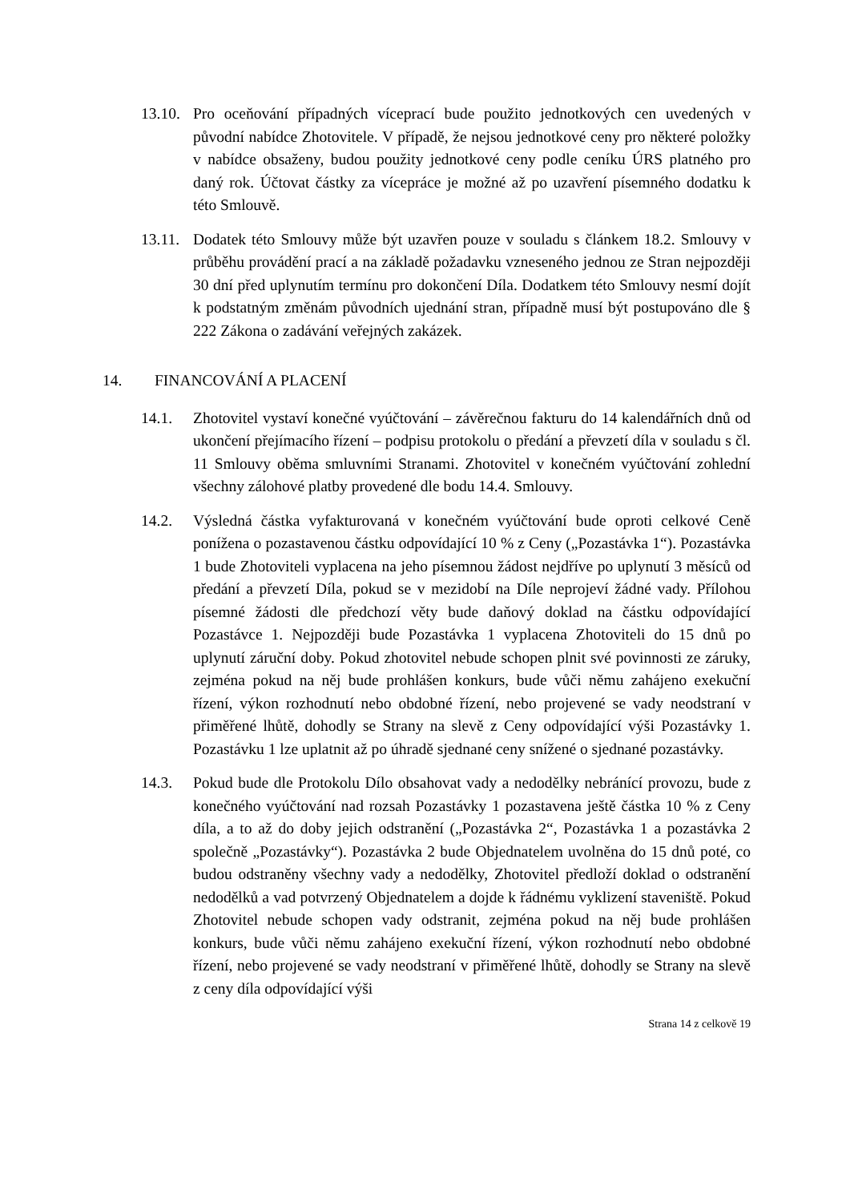13.10.
Pro oceňování případných víceprací bude použito jednotkových cen uvedených v původní nabídce Zhotovitele. V případě, že nejsou jednotkové ceny pro některé položky v nabídce obsaženy, budou použity jednotkové ceny podle ceníku ÚRS platného pro daný rok. Účtovat částky za vícepráce je možné až po uzavření písemného dodatku k této Smlouvě.
13.11.
Dodatek této Smlouvy může být uzavřen pouze v souladu s článkem 18.2. Smlouvy v průběhu provádění prací a na základě požadavku vzneseného jednou ze Stran nejpozději 30 dní před uplynutím termínu pro dokončení Díla. Dodatkem této Smlouvy nesmí dojít k podstatným změnám původních ujednání stran, případně musí být postupováno dle § 222 Zákona o zadávání veřejných zakázek.
14. FINANCOVÁNÍ A PLACENÍ
14.1. Zhotovitel vystaví konečné vyúčtování – závěrečnou fakturu do 14 kalendářních dnů od ukončení přejímacího řízení – podpisu protokolu o předání a převzetí díla v souladu s čl. 11 Smlouvy oběma smluvními Stranami. Zhotovitel v konečném vyúčtování zohlední všechny zálohové platby provedené dle bodu 14.4. Smlouvy.
14.2. Výsledná částka vyfakturovaná v konečném vyúčtování bude oproti celkové Ceně ponížena o pozastavenou částku odpovídající 10 % z Ceny („Pozastávka 1“). Pozastávka 1 bude Zhotoviteli vyplacena na jeho písemnou žádost nejdříve po uplynutí 3 měsíců od předání a převzetí Díla, pokud se v mezidobí na Díle neprojeví žádné vady. Přílohou písemné žádosti dle předchozí věty bude daňový doklad na částku odpovídající Pozastávce 1. Nejpozději bude Pozastávka 1 vyplacena Zhotoviteli do 15 dnů po uplynutí záruční doby. Pokud zhotovitel nebude schopen plnit své povinnosti ze záruky, zejména pokud na něj bude prohlášen konkurs, bude vůči němu zahájeno exekuční řízení, výkon rozhodnutí nebo obdobné řízení, nebo projevené se vady neodstraní v přiměřené lhůtě, dohodly se Strany na slevě z Ceny odpovídající výši Pozastávky 1. Pozastávku 1 lze uplatnit až po úhradě sjednané ceny snížené o sjednané pozastávky.
14.3. Pokud bude dle Protokolu Dílo obsahovat vady a nedodělky nebránící provozu, bude z konečného vyúčtování nad rozsah Pozastávky 1 pozastavena ještě částka 10 % z Ceny díla, a to až do doby jejich odstranění („Pozastávka 2“, Pozastávka 1 a pozastávka 2 společně „Pozastávky“). Pozastávka 2 bude Objednatelem uvolněna do 15 dnů poté, co budou odstraněny všechny vady a nedodělky, Zhotovitel předloží doklad o odstranění nedodělků a vad potvrzený Objednatelem a dojde k řádnému vyklizení staveniště. Pokud Zhotovitel nebude schopen vady odstranit, zejména pokud na něj bude prohlášen konkurs, bude vůči němu zahájeno exekuční řízení, výkon rozhodnutí nebo obdobné řízení, nebo projevené se vady neodstraní v přiměřené lhůtě, dohodly se Strany na slevě z ceny díla odpovídající výši
Strana 14 z celkově 19